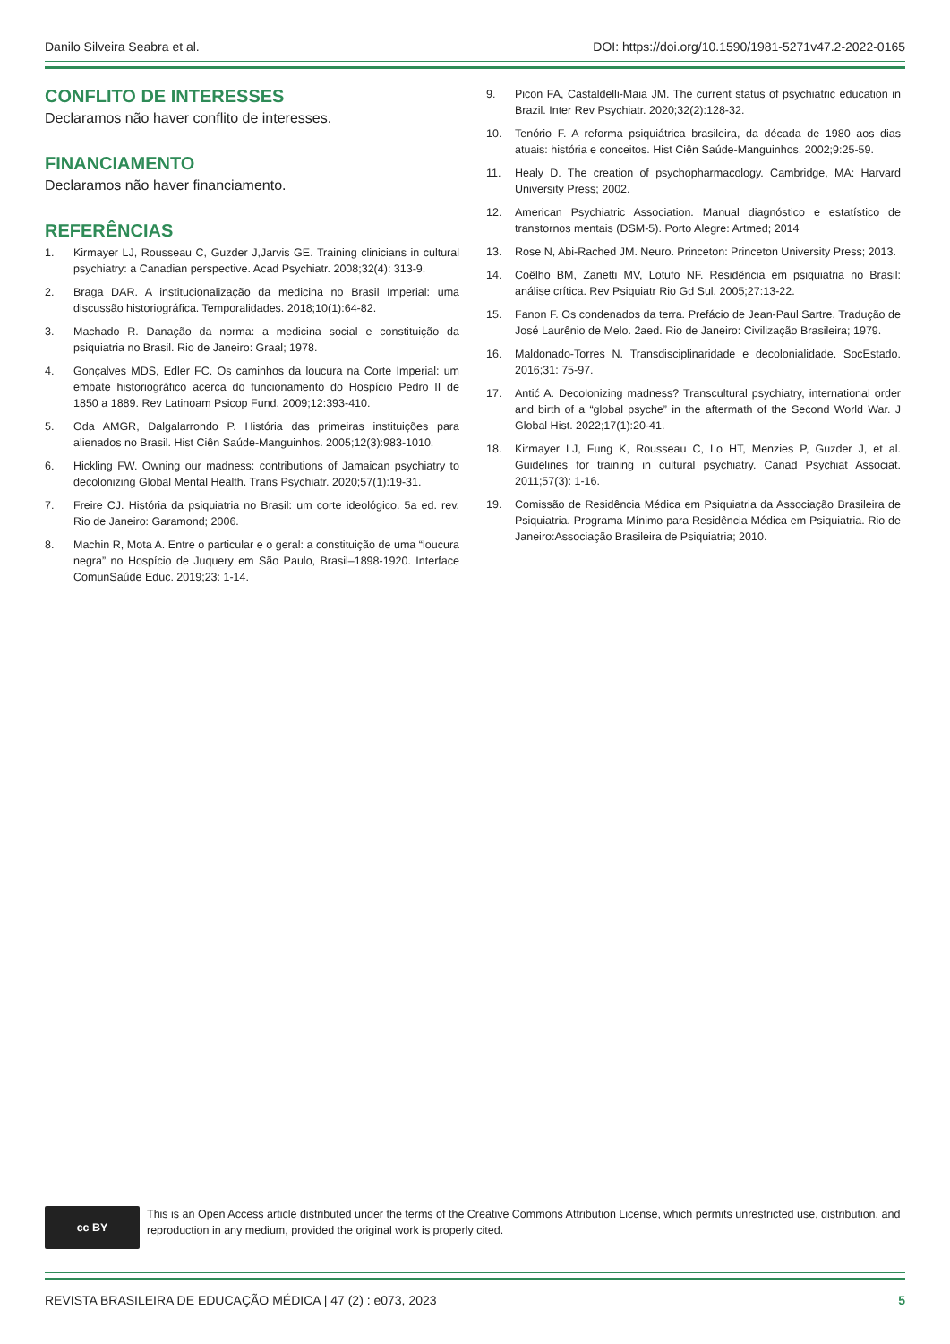Danilo Silveira Seabra et al. DOI: https://doi.org/10.1590/1981-5271v47.2-2022-0165
CONFLITO DE INTERESSES
Declaramos não haver conflito de interesses.
FINANCIAMENTO
Declaramos não haver financiamento.
REFERÊNCIAS
1. Kirmayer LJ, Rousseau C, Guzder J,Jarvis GE. Training clinicians in cultural psychiatry: a Canadian perspective. Acad Psychiatr. 2008;32(4): 313-9.
2. Braga DAR. A institucionalização da medicina no Brasil Imperial: uma discussão historiográfica. Temporalidades. 2018;10(1):64-82.
3. Machado R. Danação da norma: a medicina social e constituição da psiquiatria no Brasil. Rio de Janeiro: Graal; 1978.
4. Gonçalves MDS, Edler FC. Os caminhos da loucura na Corte Imperial: um embate historiográfico acerca do funcionamento do Hospício Pedro II de 1850 a 1889. Rev Latinoam Psicop Fund. 2009;12:393-410.
5. Oda AMGR, Dalgalarrondo P. História das primeiras instituições para alienados no Brasil. Hist Ciên Saúde-Manguinhos. 2005;12(3):983-1010.
6. Hickling FW. Owning our madness: contributions of Jamaican psychiatry to decolonizing Global Mental Health. Trans Psychiatr. 2020;57(1):19-31.
7. Freire CJ. História da psiquiatria no Brasil: um corte ideológico. 5a ed. rev. Rio de Janeiro: Garamond; 2006.
8. Machin R, Mota A. Entre o particular e o geral: a constituição de uma “loucura negra” no Hospício de Juquery em São Paulo, Brasil–1898-1920. Interface ComunSaúde Educ. 2019;23: 1-14.
9. Picon FA, Castaldelli-Maia JM. The current status of psychiatric education in Brazil. Inter Rev Psychiatr. 2020;32(2):128-32.
10. Tenório F. A reforma psiquiátrica brasileira, da década de 1980 aos dias atuais: história e conceitos. Hist Ciên Saúde-Manguinhos. 2002;9:25-59.
11. Healy D. The creation of psychopharmacology. Cambridge, MA: Harvard University Press; 2002.
12. American Psychiatric Association. Manual diagnóstico e estatístico de transtornos mentais (DSM-5). Porto Alegre: Artmed; 2014
13. Rose N, Abi-Rached JM. Neuro. Princeton: Princeton University Press; 2013.
14. Coêlho BM, Zanetti MV, Lotufo NF. Residência em psiquiatria no Brasil: análise crítica. Rev Psiquiatr Rio Gd Sul. 2005;27:13-22.
15. Fanon F. Os condenados da terra. Prefácio de Jean-Paul Sartre. Tradução de José Laurênio de Melo. 2aed. Rio de Janeiro: Civilização Brasileira; 1979.
16. Maldonado-Torres N. Transdisciplinaridade e decolonialidade. SocEstado. 2016;31: 75-97.
17. Antić A. Decolonizing madness? Transcultural psychiatry, international order and birth of a “global psyche” in the aftermath of the Second World War. J Global Hist. 2022;17(1):20-41.
18. Kirmayer LJ, Fung K, Rousseau C, Lo HT, Menzies P, Guzder J, et al. Guidelines for training in cultural psychiatry. Canad Psychiat Associat. 2011;57(3): 1-16.
19. Comissão de Residência Médica em Psiquiatria da Associação Brasileira de Psiquiatria. Programa Mínimo para Residência Médica em Psiquiatria. Rio de Janeiro:Associação Brasileira de Psiquiatria; 2010.
cc BY
This is an Open Access article distributed under the terms of the Creative Commons Attribution License, which permits unrestricted use, distribution, and reproduction in any medium, provided the original work is properly cited.
REVISTA BRASILEIRA DE EDUCAÇÃO MÉDICA | 47 (2) : e073, 2023 5